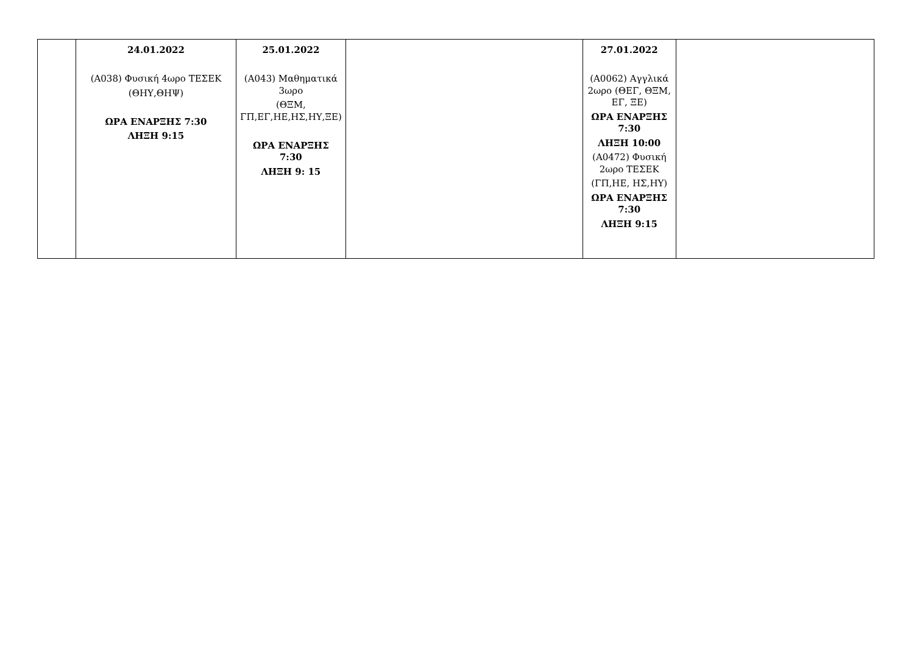| | 24.01.2022 (Α038) Φυσική 4ωρο ΤΕΣΕΚ (ΘΗΥ,ΘΗΨ) ΩΡΑ ΕΝΑΡΞΗΣ 7:30 ΛΗΞΗ 9:15 | 25.01.2022 (Α043) Μαθηματικά 3ωρο (ΘΞΜ, ΓΠ,ΕΓ,ΗΕ,ΗΣ,ΗΥ,ΞΕ) ΩΡΑ ΕΝΑΡΞΗΣ 7:30 ΛΗΞΗ 9: 15 | | 27.01.2022 (Α0062) Αγγλικά 2ωρο (ΘΕΓ, ΘΞΜ, ΕΓ, ΞΕ) ΩΡΑ ΕΝΑΡΞΗΣ 7:30 ΛΗΞΗ 10:00 (Α0472) Φυσική 2ωρο ΤΕΣΕΚ (ΓΠ,ΗΕ, ΗΣ,ΗΥ) ΩΡΑ ΕΝΑΡΞΗΣ 7:30 ΛΗΞΗ 9:15 | |